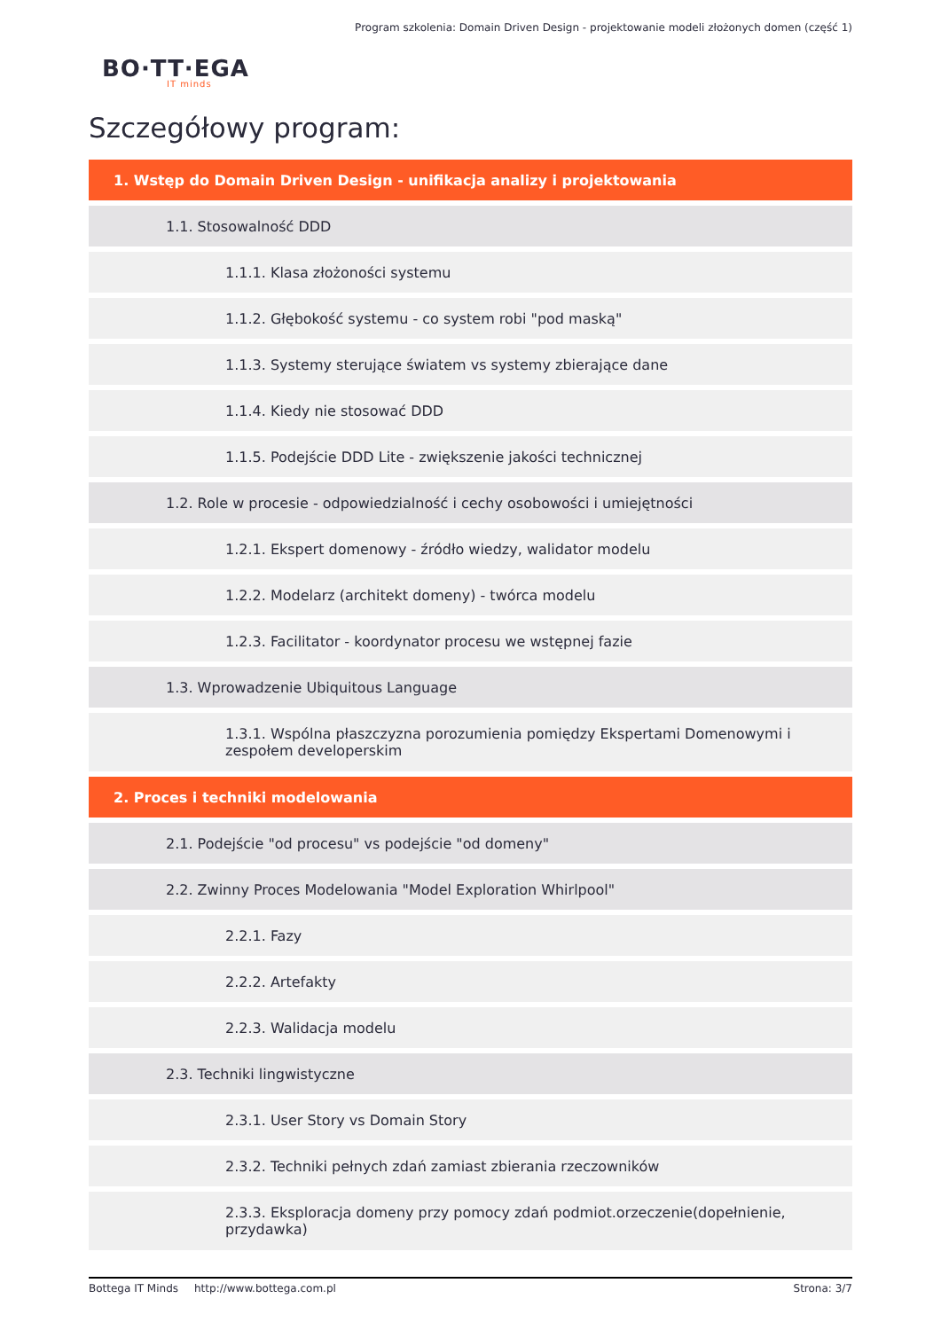Program szkolenia: Domain Driven Design - projektowanie modeli złożonych domen (część 1)
BO·TT·EGA
IT minds
Szczegółowy program:
1. Wstęp do Domain Driven Design - unifikacja analizy i projektowania
1.1. Stosowalność DDD
1.1.1. Klasa złożoności systemu
1.1.2. Głębokość systemu - co system robi "pod maską"
1.1.3. Systemy sterujące światem vs systemy zbierające dane
1.1.4. Kiedy nie stosować DDD
1.1.5. Podejście DDD Lite - zwiększenie jakości technicznej
1.2. Role w procesie - odpowiedzialność i cechy osobowości i umiejętności
1.2.1. Ekspert domenowy - źródło wiedzy, walidator modelu
1.2.2. Modelarz (architekt domeny) - twórca modelu
1.2.3. Facilitator - koordynator procesu we wstępnej fazie
1.3. Wprowadzenie Ubiquitous Language
1.3.1. Wspólna płaszczyzna porozumienia pomiędzy Ekspertami Domenowymi i zespołem developerskim
2. Proces i techniki modelowania
2.1. Podejście "od procesu" vs podejście "od domeny"
2.2. Zwinny Proces Modelowania "Model Exploration Whirlpool"
2.2.1. Fazy
2.2.2. Artefakty
2.2.3. Walidacja modelu
2.3. Techniki lingwistyczne
2.3.1. User Story vs Domain Story
2.3.2. Techniki pełnych zdań zamiast zbierania rzeczowników
2.3.3. Eksploracja domeny przy pomocy zdań podmiot.orzeczenie(dopełnienie, przydawka)
Bottega IT Minds http://www.bottega.com.pl Strona: 3/7